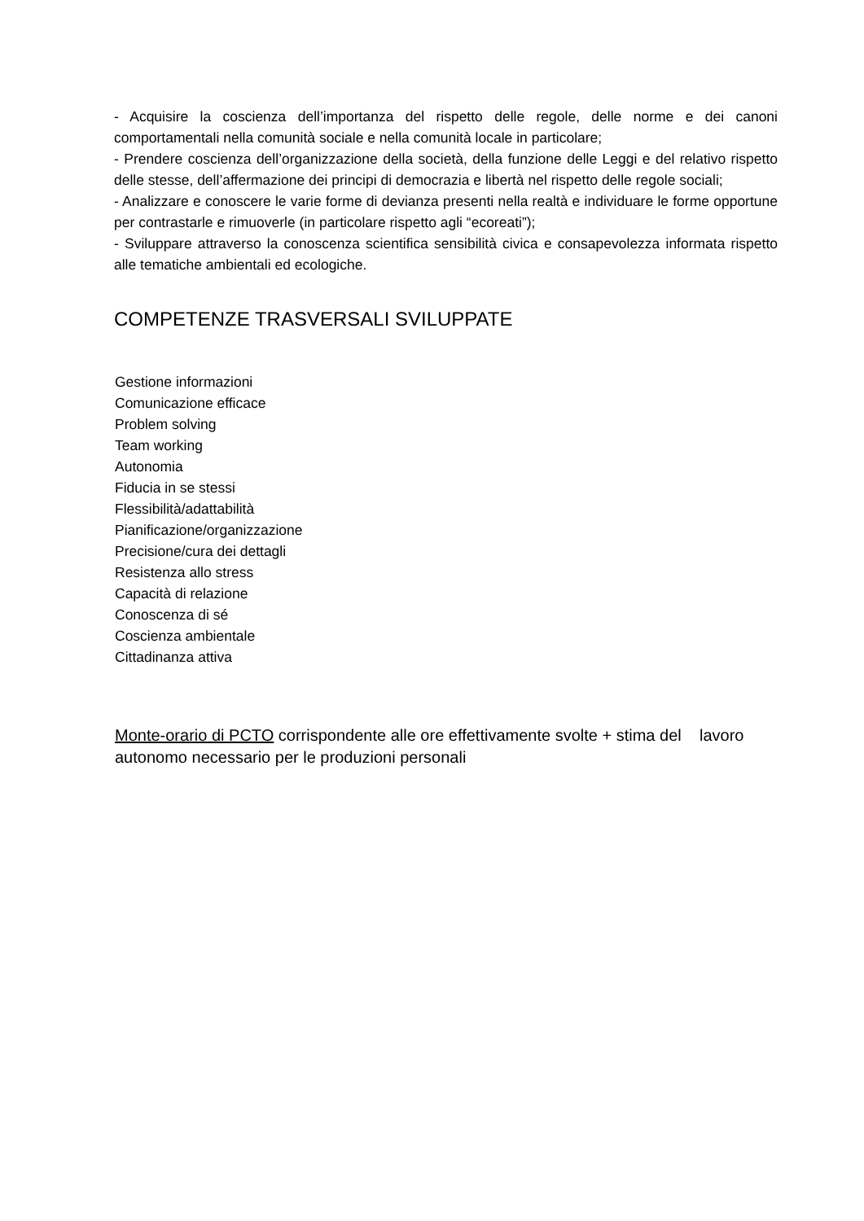- Acquisire la coscienza dell’importanza del rispetto delle regole, delle norme e dei canoni comportamentali nella comunità sociale e nella comunità locale in particolare;
- Prendere coscienza dell’organizzazione della società, della funzione delle Leggi e del relativo rispetto delle stesse, dell’affermazione dei principi di democrazia e libertà nel rispetto delle regole sociali;
- Analizzare e conoscere le varie forme di devianza presenti nella realtà e individuare le forme opportune per contrastarle e rimuoverle (in particolare rispetto agli “ecoreati”);
- Sviluppare attraverso la conoscenza scientifica sensibilità civica e consapevolezza informata rispetto alle tematiche ambientali ed ecologiche.
COMPETENZE TRASVERSALI SVILUPPATE
Gestione informazioni
Comunicazione efficace
Problem solving
Team working
Autonomia
Fiducia in se stessi
Flessibilità/adattabilità
Pianificazione/organizzazione
Precisione/cura dei dettagli
Resistenza allo stress
Capacità di relazione
Conoscenza di sé
Coscienza ambientale
Cittadinanza attiva
Monte-orario di PCTO corrispondente alle ore effettivamente svolte + stima del lavoro autonomo necessario per le produzioni personali